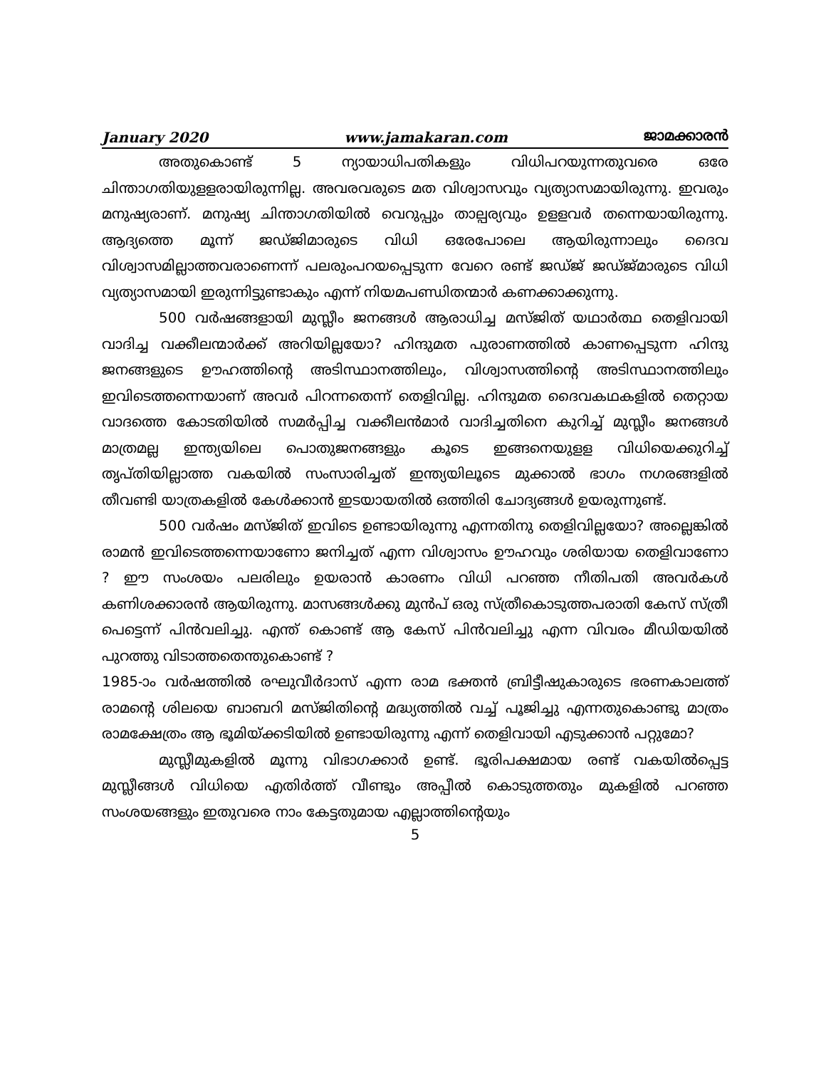January 2020 www.jamakaran.com ജാമക്കാരൻ
അതുകൊണ്ട് 5 ന്യായാധിപതികളും വിധിപറയുന്നതുവരെ ഒരേ ചിന്താഗതിയുളളരായിരുന്നില്ല. അവരവരുടെ മത വിശ്വാസവും വ്യത്യാസമായിരുന്നു. ഇവരും മനുഷ്യരാണ്. മനുഷ്യ ചിന്താഗതിയിൽ വെറുപ്പും താല്പര്യവും ഉളളവർ തന്നെയായിരുന്നു. ആദ്യത്തെ മൂന്ന് ജഡ്ജിമാരുടെ വിധി ഒരേപോലെ ആയിരുന്നാലും ദൈവ വിശ്വാസമില്ലാത്തവരാണെന്ന് പലരുംപറയപ്പെടുന്ന വേറെ രണ്ട് ജഡ്ജ് ജഡ്ജ്മാരുടെ വിധി വ്യത്യാസമായി ഇരുന്നിട്ടുണ്ടാകും എന്ന് നിയമപണ്ഡിതന്മാർ കണക്കാക്കുന്നു.
500 വർഷങ്ങളായി മുസ്ലീം ജനങ്ങൾ ആരാധിച്ച മസ്ജിത് യഥാർത്ഥ തെളിവായി വാദിച്ച വക്കീലന്മാർക്ക് അറിയില്ലയോ? ഹിന്ദുമത പുരാണത്തിൽ കാണപ്പെടുന്ന ഹിന്ദു ജനങ്ങളുടെ ഊഹത്തിന്റെ അടിസ്ഥാനത്തിലും, വിശ്വാസത്തിന്റെ അടിസ്ഥാനത്തിലും ഇവിടെത്തന്നെയാണ് അവർ പിറന്നതെന്ന് തെളിവില്ല. ഹിന്ദുമത ദൈവകഥകളിൽ തെറ്റായ വാദത്തെ കോടതിയിൽ സമർപ്പിച്ച വക്കീലൻമാർ വാദിച്ചതിനെ കുറിച്ച് മുസ്ലീം ജനങ്ങൾ മാത്രമല്ല ഇന്ത്യയിലെ പൊതുജനങ്ങളും കൂടെ ഇങ്ങനെയുളള വിധിയെക്കുറിച്ച് തൃപ്തിയില്ലാത്ത വകയിൽ സംസാരിച്ചത് ഇന്ത്യയിലൂടെ മുക്കാൽ ഭാഗം നഗരങ്ങളിൽ തീവണ്ടി യാത്രകളിൽ കേൾക്കാൻ ഇടയായതിൽ ഒത്തിരി ചോദ്യങ്ങൾ ഉയരുന്നുണ്ട്.
500 വർഷം മസ്ജിത് ഇവിടെ ഉണ്ടായിരുന്നു എന്നതിനു തെളിവില്ലയോ? അല്ലെങ്കിൽ രാമൻ ഇവിടെത്തന്നെയാണോ ജനിച്ചത് എന്ന വിശ്വാസം ഊഹവും ശരിയായ തെളിവാണോ ? ഈ സംശയം പലരിലും ഉയരാൻ കാരണം വിധി പറഞ്ഞ നീതിപതി അവർകൾ കണിശക്കാരൻ ആയിരുന്നു. മാസങ്ങൾക്കു മുൻപ് ഒരു സ്ത്രീകൊടുത്തപരാതി കേസ് സ്ത്രീ പെട്ടെന്ന് പിൻവലിച്ചു. എന്ത് കൊണ്ട് ആ കേസ് പിൻവലിച്ചു എന്ന വിവരം മീഡിയയിൽ പുറത്തു വിടാത്തതെന്തുകൊണ്ട് ?
1985-ാം വർഷത്തിൽ രഘുവീർദാസ് എന്ന രാമ ഭക്തൻ ബ്രിട്ടീഷുകാരുടെ ഭരണകാലത്ത് രാമന്റെ ശിലയെ ബാബറി മസ്ജിതിന്റെ മദ്ധ്യത്തിൽ വച്ച് പൂജിച്ചു എന്നതുകൊണ്ടു മാത്രം രാമക്ഷേത്രം ആ ഭൂമിയ്ക്കടിയിൽ ഉണ്ടായിരുന്നു എന്ന് തെളിവായി എടുക്കാൻ പറ്റുമോ?
മുസ്ലീമുകളിൽ മൂന്നു വിഭാഗക്കാർ ഉണ്ട്. ഭൂരിപക്ഷമായ രണ്ട് വകയിൽപ്പെട്ട മുസ്ലീങ്ങൾ വിധിയെ എതിർത്ത് വീണ്ടും അപ്പീൽ കൊടുത്തതും മുകളിൽ പറഞ്ഞ സംശയങ്ങളും ഇതുവരെ നാം കേട്ടതുമായ എല്ലാത്തിന്റെയും
5